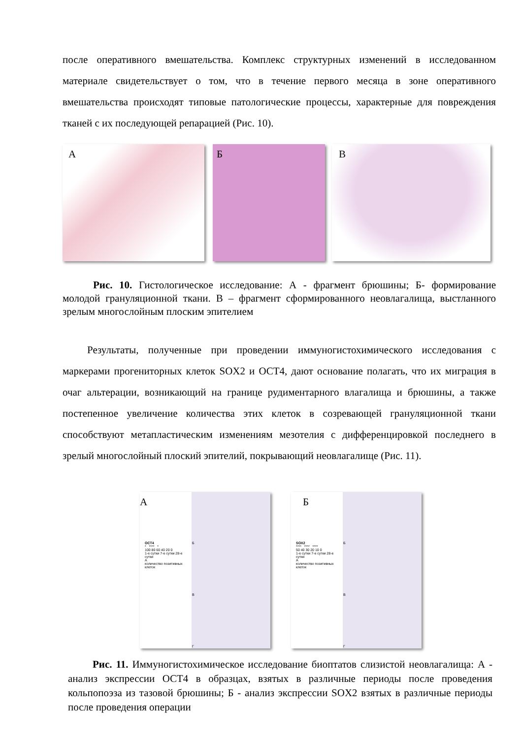после оперативного вмешательства. Комплекс структурных изменений в исследованном материале свидетельствует о том, что в течение первого месяца в зоне оперативного вмешательства происходят типовые патологические процессы, характерные для повреждения тканей с их последующей репарацией (Рис. 10).
А Б В
Рис. 10. Гистологическое исследование: А - фрагмент брюшины; Б- формирование молодой грануляционной ткани. В – фрагмент сформированного неовлагалища, выстланного зрелым многослойным плоским эпителием
Результаты, полученные при проведении иммуногистохимического исследования с маркерами прогениторных клеток SOX2 и OCT4, дают основание полагать, что их миграция в очаг альтерации, возникающий на границе рудиментарного влагалища и брюшины, а также постепенное увеличение количества этих клеток в созревающей грануляционной ткани способствуют метапластическим изменениям мезотелия с дифференцировкой последнего в зрелый многослойный плоский эпителий, покрывающий неовлагалище (Рис. 11).
А
OCT4
* **** *
100 80 60 40 20 0
1-е сутки 7-е сутки 28-е сутки
А
количество позитивных клеток
Б
В
Г
Б
SOX2
**** **** ****
50 40 30 20 10 0
1-е сутки 7-е сутки 28-е сутки
А
количество позитивных клеток
Б
В
Г
Рис. 11. Иммуногистохимическое исследование биоптатов слизистой неовлагалища: А - анализ экспрессии OCT4 в образцах, взятых в различные периоды после проведения кольпопоэза из тазовой брюшины; Б - анализ экспрессии SOX2 взятых в различные периоды после проведения операции